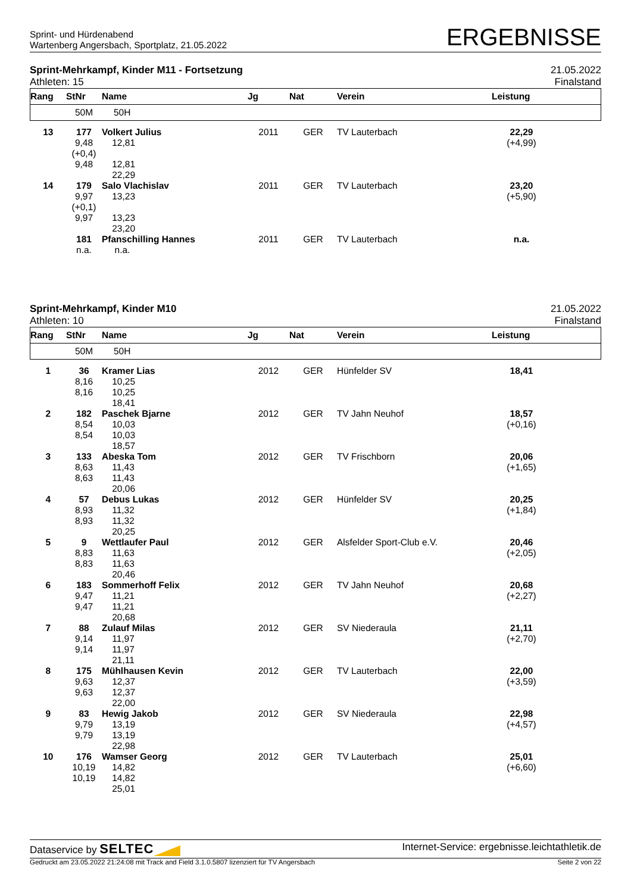Sprint- und Hürdenabend
Wartenberg Angersbach, Sportplatz, 21.05.2022
ERGEBNISSE
Sprint-Mehrkampf, Kinder M11 - Fortsetzung
Athleten: 15
21.05.2022
Finalstand
| Rang | StNr | Name | Jg | Nat | Verein | Leistung | |
| --- | --- | --- | --- | --- | --- | --- | --- |
| | 50M | 50H | | | | | |
| 13 | 177 9,48 (+0,4) 9,48 | Volkert Julius 12,81 12,81 22,29 | 2011 | GER | TV Lauterbach | 22,29 (+4,99) | |
| 14 | 179 9,97 (+0,1) 9,97 | Salo Vlachislav 13,23 13,23 23,20 | 2011 | GER | TV Lauterbach | 23,20 (+5,90) | |
| | 181 n.a. | Pfanschilling Hannes n.a. | 2011 | GER | TV Lauterbach | n.a. | |
Sprint-Mehrkampf, Kinder M10
Athleten: 10
21.05.2022
Finalstand
| Rang | StNr | Name | Jg | Nat | Verein | Leistung | |
| --- | --- | --- | --- | --- | --- | --- | --- |
| | 50M | 50H | | | | | |
| 1 | 36 8,16 8,16 | Kramer Lias 10,25 10,25 18,41 | 2012 | GER | Hünfelder SV | 18,41 | |
| 2 | 182 8,54 8,54 | Paschek Bjarne 10,03 10,03 18,57 | 2012 | GER | TV Jahn Neuhof | 18,57 (+0,16) | |
| 3 | 133 8,63 8,63 | Abeska Tom 11,43 11,43 20,06 | 2012 | GER | TV Frischborn | 20,06 (+1,65) | |
| 4 | 57 8,93 8,93 | Debus Lukas 11,32 11,32 20,25 | 2012 | GER | Hünfelder SV | 20,25 (+1,84) | |
| 5 | 9 8,83 8,83 | Wettlaufer Paul 11,63 11,63 20,46 | 2012 | GER | Alsfelder Sport-Club e.V. | 20,46 (+2,05) | |
| 6 | 183 9,47 9,47 | Sommerhoff Felix 11,21 11,21 20,68 | 2012 | GER | TV Jahn Neuhof | 20,68 (+2,27) | |
| 7 | 88 9,14 9,14 | Zulauf Milas 11,97 11,97 21,11 | 2012 | GER | SV Niederaula | 21,11 (+2,70) | |
| 8 | 175 9,63 9,63 | Mühlhausen Kevin 12,37 12,37 22,00 | 2012 | GER | TV Lauterbach | 22,00 (+3,59) | |
| 9 | 83 9,79 9,79 | Hewig Jakob 13,19 13,19 22,98 | 2012 | GER | SV Niederaula | 22,98 (+4,57) | |
| 10 | 176 10,19 10,19 | Wamser Georg 14,82 14,82 25,01 | 2012 | GER | TV Lauterbach | 25,01 (+6,60) | |
Dataservice by SELTEC
Internet-Service: ergebnisse.leichtathletik.de
Gedruckt am 23.05.2022 21:24:08 mit Track and Field 3.1.0.5807 lizenziert für TV Angersbach
Seite 2 von 22